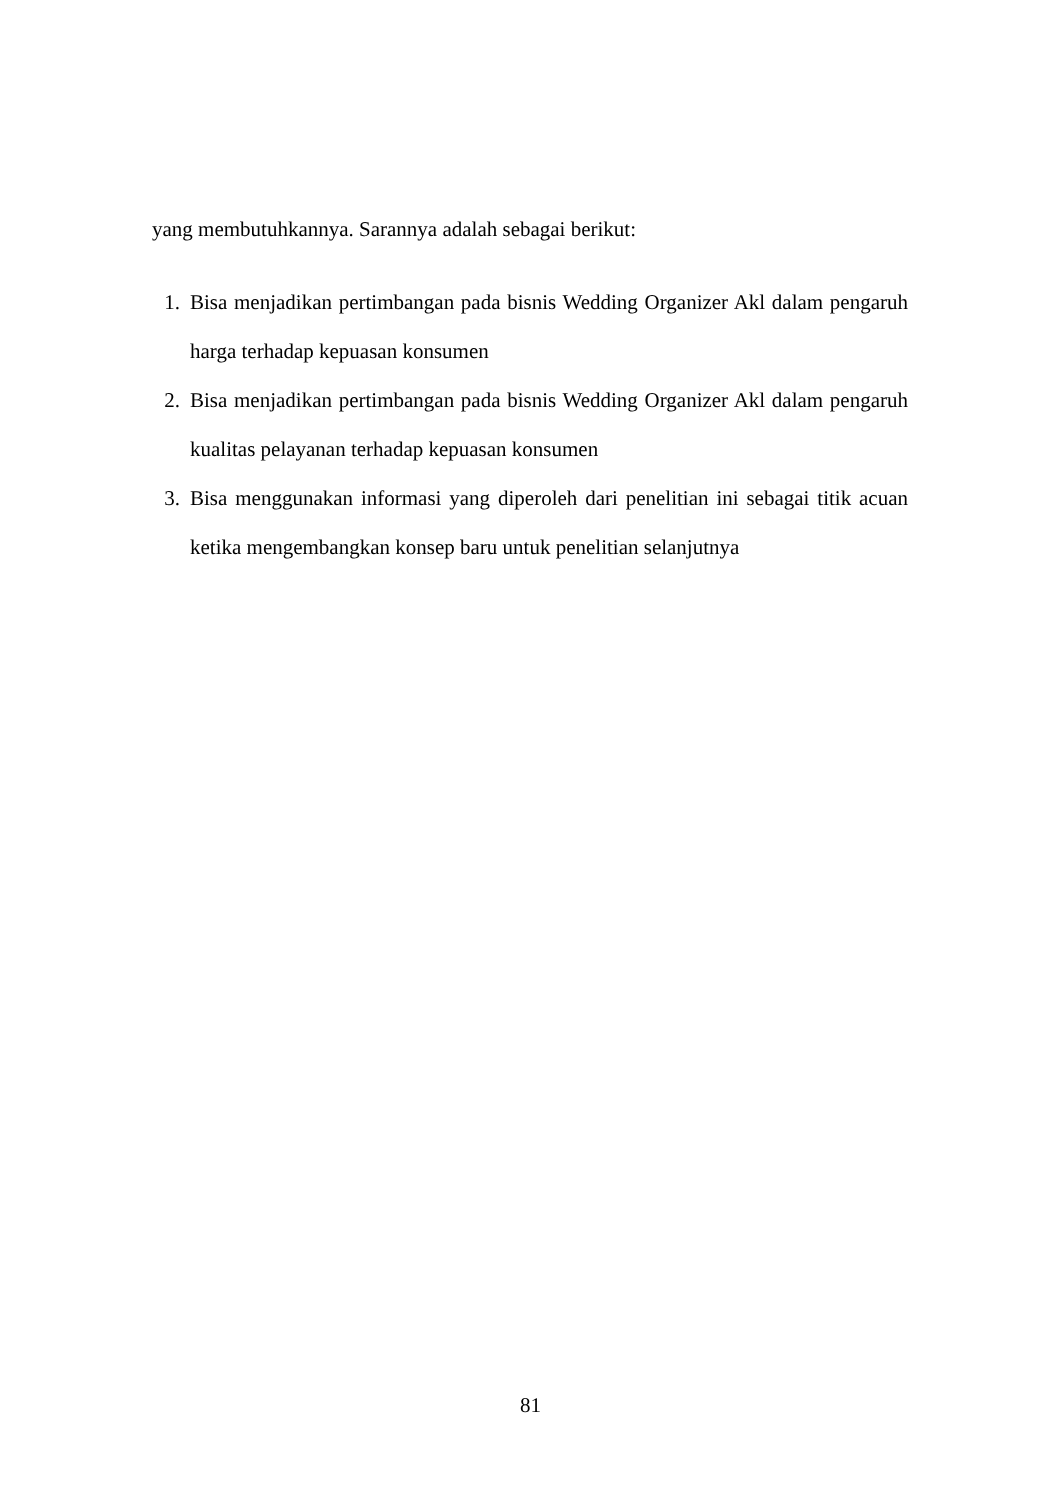yang membutuhkannya. Sarannya adalah sebagai berikut:
1. Bisa menjadikan pertimbangan pada bisnis Wedding Organizer Akl dalam pengaruh harga terhadap kepuasan konsumen
2. Bisa menjadikan pertimbangan pada bisnis Wedding Organizer Akl dalam pengaruh kualitas pelayanan terhadap kepuasan konsumen
3. Bisa menggunakan informasi yang diperoleh dari penelitian ini sebagai titik acuan ketika mengembangkan konsep baru untuk penelitian selanjutnya
81